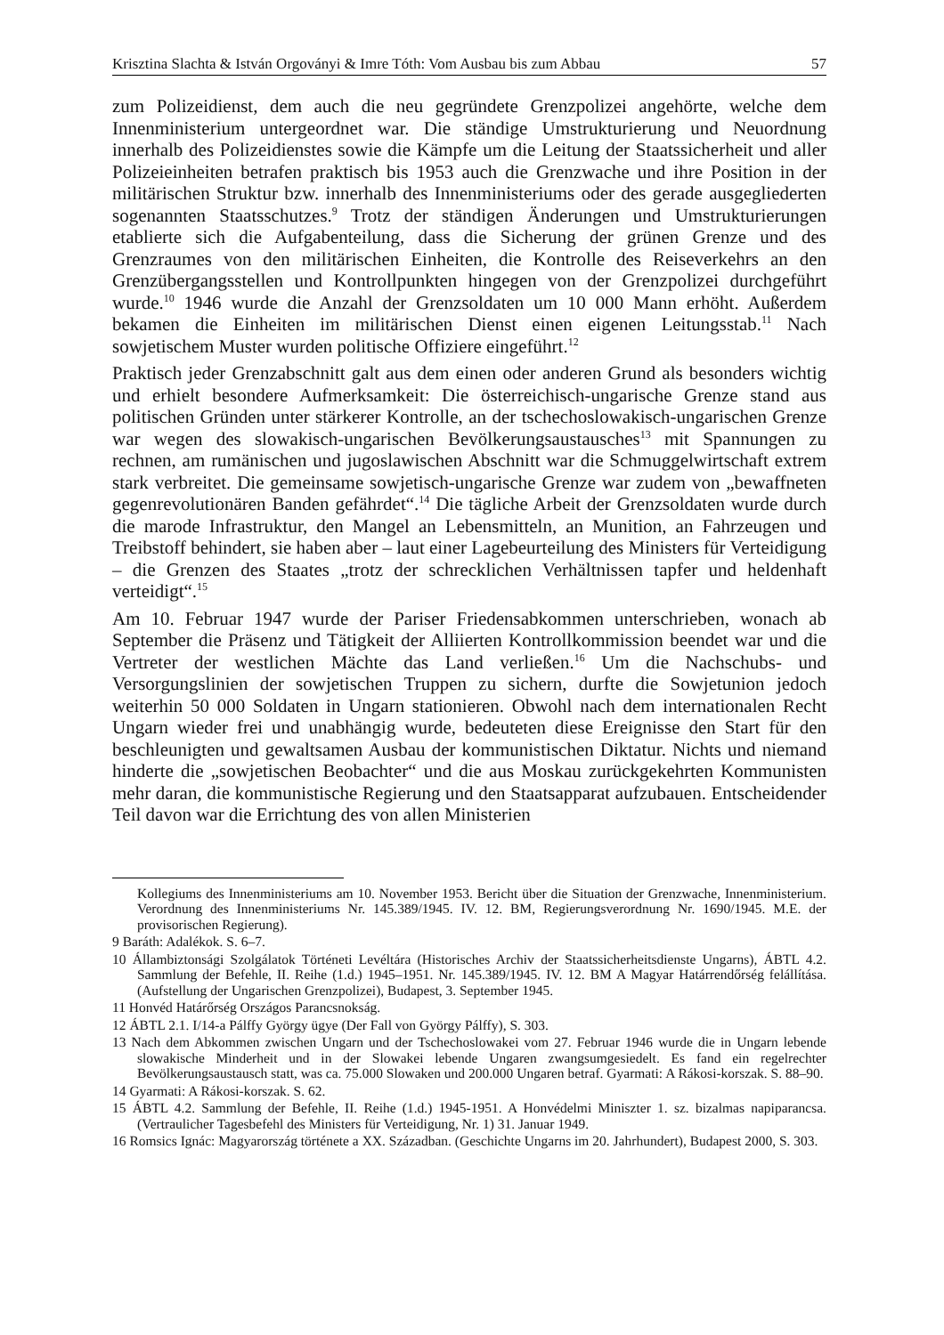Krisztina Slachta & István Orgoványi & Imre Tóth: Vom Ausbau bis zum Abbau 57
zum Polizeidienst, dem auch die neu gegründete Grenzpolizei angehörte, welche dem Innenministerium untergeordnet war. Die ständige Umstrukturierung und Neuordnung innerhalb des Polizeidienstes sowie die Kämpfe um die Leitung der Staatssicherheit und aller Polizeieinheiten betrafen praktisch bis 1953 auch die Grenzwache und ihre Position in der militärischen Struktur bzw. innerhalb des Innenministeriums oder des gerade ausgegliederten sogenannten Staatsschutzes.<sup>9</sup> Trotz der ständigen Änderungen und Umstrukturierungen etablierte sich die Aufgabenteilung, dass die Sicherung der grünen Grenze und des Grenzraumes von den militärischen Einheiten, die Kontrolle des Reiseverkehrs an den Grenzübergangsstellen und Kontrollpunkten hingegen von der Grenzpolizei durchgeführt wurde.<sup>10</sup> 1946 wurde die Anzahl der Grenzsoldaten um 10 000 Mann erhöht. Außerdem bekamen die Einheiten im militärischen Dienst einen eigenen Leitungsstab.<sup>11</sup> Nach sowjetischem Muster wurden politische Offiziere eingeführt.<sup>12</sup>
Praktisch jeder Grenzabschnitt galt aus dem einen oder anderen Grund als besonders wichtig und erhielt besondere Aufmerksamkeit: Die österreichisch-ungarische Grenze stand aus politischen Gründen unter stärkerer Kontrolle, an der tschechoslowakisch-ungarischen Grenze war wegen des slowakisch-ungarischen Bevölkerungsaustausches<sup>13</sup> mit Spannungen zu rechnen, am rumänischen und jugoslawischen Abschnitt war die Schmuggelwirtschaft extrem stark verbreitet. Die gemeinsame sowjetisch-ungarische Grenze war zudem von „bewaffneten gegenrevolutionären Banden gefährdet“.<sup>14</sup> Die tägliche Arbeit der Grenzsoldaten wurde durch die marode Infrastruktur, den Mangel an Lebensmitteln, an Munition, an Fahrzeugen und Treibstoff behindert, sie haben aber – laut einer Lagebeurteilung des Ministers für Verteidigung – die Grenzen des Staates „trotz der schrecklichen Verhältnissen tapfer und heldenhaft verteidigt“.<sup>15</sup>
Am 10. Februar 1947 wurde der Pariser Friedensabkommen unterschrieben, wonach ab September die Präsenz und Tätigkeit der Alliierten Kontrollkommission beendet war und die Vertreter der westlichen Mächte das Land verließen.<sup>16</sup> Um die Nachschubs- und Versorgungslinien der sowjetischen Truppen zu sichern, durfte die Sowjetunion jedoch weiterhin 50 000 Soldaten in Ungarn stationieren. Obwohl nach dem internationalen Recht Ungarn wieder frei und unabhängig wurde, bedeuteten diese Ereignisse den Start für den beschleunigten und gewaltsamen Ausbau der kommunistischen Diktatur. Nichts und niemand hinderte die „sowjetischen Beobachter“ und die aus Moskau zurückgekehrten Kommunisten mehr daran, die kommunistische Regierung und den Staatsapparat aufzubauen. Entscheidender Teil davon war die Errichtung des von allen Ministerien
Kollegiums des Innenministeriums am 10. November 1953. Bericht über die Situation der Grenzwache, Innenministerium. Verordnung des Innenministeriums Nr. 145.389/1945. IV. 12. BM, Regierungsverordnung Nr. 1690/1945. M.E. der provisorischen Regierung).
9 Baráth: Adalékok. S. 6–7.
10 Állambiztonsági Szolgálatok Történeti Levéltára (Historisches Archiv der Staatssicherheitsdienste Ungarns), ÁBTL 4.2. Sammlung der Befehle, II. Reihe (1.d.) 1945–1951. Nr. 145.389/1945. IV. 12. BM A Magyar Határrendőrség felállítása. (Aufstellung der Ungarischen Grenzpolizei), Budapest, 3. September 1945.
11 Honvéd Határőrség Országos Parancsnokság.
12 ÁBTL 2.1. I/14-a Pálffy György ügye (Der Fall von György Pálffy), S. 303.
13 Nach dem Abkommen zwischen Ungarn und der Tschechoslowakei vom 27. Februar 1946 wurde die in Ungarn lebende slowakische Minderheit und in der Slowakei lebende Ungaren zwangsumgesiedelt. Es fand ein regelrechter Bevölkerungsaustausch statt, was ca. 75.000 Slowaken und 200.000 Ungaren betraf. Gyarmati: A Rákosi-korszak. S. 88–90.
14 Gyarmati: A Rákosi-korszak. S. 62.
15 ÁBTL 4.2. Sammlung der Befehle, II. Reihe (1.d.) 1945-1951. A Honvédelmi Miniszter 1. sz. bizalmas napiparancsa. (Vertraulicher Tagesbefehl des Ministers für Verteidigung, Nr. 1) 31. Januar 1949.
16 Romsics Ignác: Magyarország története a XX. Században. (Geschichte Ungarns im 20. Jahrhundert), Budapest 2000, S. 303.